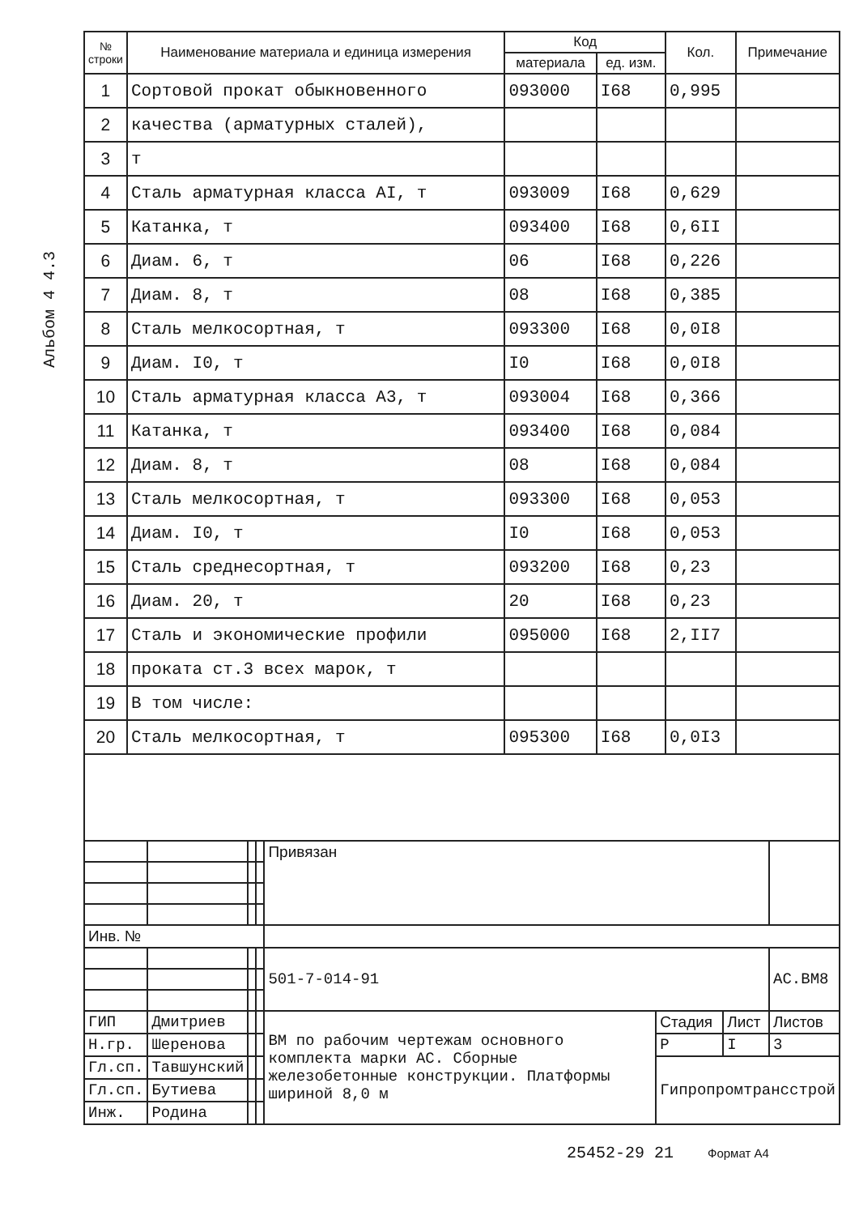Альбом 4 4.3
| № строки | Наименование материала и единица измерения | Код | | Кол. | Примечание |
| --- | --- | --- | --- | --- | --- |
| | | материала | ед. изм. | | |
| 1 | Сортовой прокат обыкновенного | 093000 | I68 | 0,995 | |
| 2 | качества (арматурных сталей), | | | | |
| 3 | т | | | | |
| 4 | Сталь арматурная класса AI, т | 093009 | I68 | 0,629 | |
| 5 | Катанка, т | 093400 | I68 | 0,6II | |
| 6 | Диам. 6, т | 06 | I68 | 0,226 | |
| 7 | Диам. 8, т | 08 | I68 | 0,385 | |
| 8 | Сталь мелкосортная, т | 093300 | I68 | 0,0I8 | |
| 9 | Диам. I0, т | I0 | I68 | 0,0I8 | |
| 10 | Сталь арматурная класса А3, т | 093004 | I68 | 0,366 | |
| 11 | Катанка, т | 093400 | I68 | 0,084 | |
| 12 | Диам. 8, т | 08 | I68 | 0,084 | |
| 13 | Сталь мелкосортная, т | 093300 | I68 | 0,053 | |
| 14 | Диам. I0, т | I0 | I68 | 0,053 | |
| 15 | Сталь среднесортная, т | 093200 | I68 | 0,23 | |
| 16 | Диам. 20, т | 20 | I68 | 0,23 | |
| 17 | Сталь и экономические профили | 095000 | I68 | 2,II7 | |
| 18 | проката ст.3 всех марок, т | | | | |
| 19 | В том числе: | | | | |
| 20 | Сталь мелкосортная, т | 095300 | I68 | 0,0I3 | |
| | | | | Привязан | | | |
| Инв. № | | | | | | | |
| | | | | 501-7-014-91 | | | АС.ВМ8 |
| ГИП | Дмитриев | | | ВМ по рабочим чертежам основного комплекта марки АС. Сборные железобетонные конструкции. Платформы шириной 8,0 м | Стадия | Лист | Листов |
| Н.гр. | Шеренова | | | | Р | I | 3 |
| Гл.сп. | Тавшунский | | | | Гипропромтрансстрой | | |
| Гл.сп. | Бутиева | | | | | | |
| Инж. | Родина | | | | | | |
25452-29 21 Формат А4